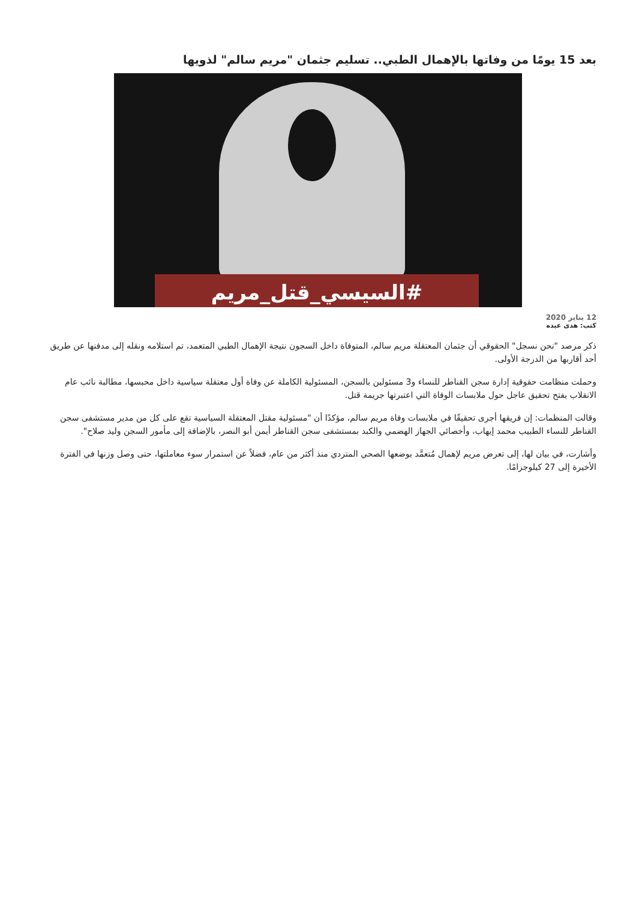بعد 15 يومًا من وفاتها بالإهمال الطبي.. تسليم جثمان "مريم سالم" لذويها
#السيسي_قتل_مريم
12 يناير 2020
كتب: هدى عبده
ذكر مرصد "نحن نسجل" الحقوقي أن جثمان المعتقلة مريم سالم، المتوفاة داخل السجون نتيجة الإهمال الطبي المتعمد، تم استلامه ونقله إلى مدفنها عن طريق أحد أقاربها من الدرجة الأولى.
وحملت منظامت حقوقية إدارة سجن القناطر للنساء و3 مسئولين بالسجن، المسئولية الكاملة عن وفاة أول معتقلة سياسية داخل محبسها، مطالبة نائب عام الانقلاب بفتح تحقيق عاجل حول ملابسات الوفاة التي اعتبرتها جريمة قتل.
وقالت المنظمات: إن فريقها أجرى تحقيقًا في ملابسات وفاة مريم سالم، مؤكدًا أن "مسئولية مقتل المعتقلة السياسية تقع على كل من مدير مستشفى سجن القناطر للنساء الطبيب محمد إيهاب، وأخصائي الجهاز الهضمي والكبد بمستشفى سجن القناطر أيمن أبو النصر، بالإضافة إلى مأمور السجن وليد صلاح".
وأشارت، في بيان لها، إلى تعرض مريم لإهمال مُتعمَّد بوضعها الصحي المتردي منذ أكثر من عام، فضلاً عن استمرار سوء معاملتها، حتى وصل وزنها في الفترة الأخيرة إلى 27 كيلوجرامًا.